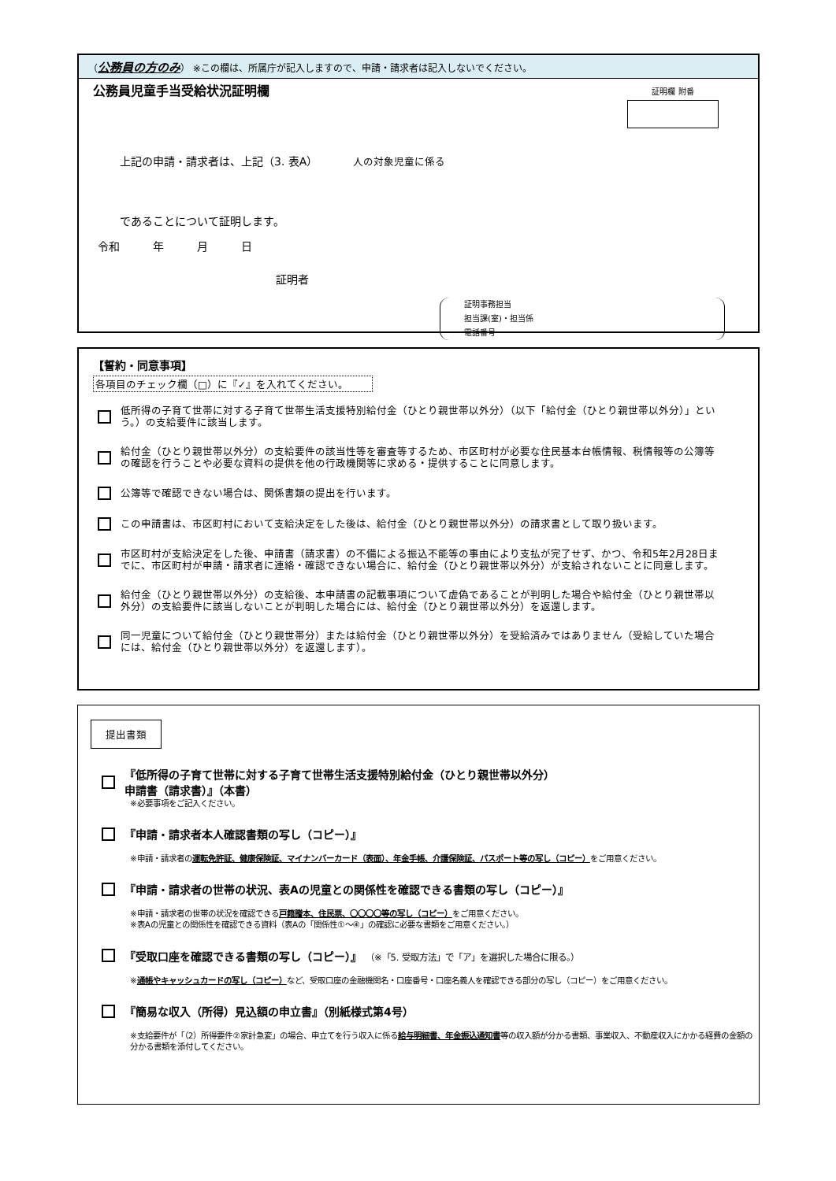（公務員の方のみ） ※この欄は、所属庁が記入しますので、申請・請求者は記入しないでください。
公務員児童手当受給状況証明欄
証明欄 附番
上記の申請・請求者は、上記（3. 表A） 人の対象児童に係る
であることについて証明します。
令和　　　年　　　月　　　日
証明者
証明事務担当
担当課(室)・担当係
電話番号
【誓約・同意事項】
各項目のチェック欄（□）に『✓』を入れてください。
低所得の子育て世帯に対する子育て世帯生活支援特別給付金（ひとり親世帯以外分）（以下「給付金（ひとり親世帯以外分）」という。）の支給要件に該当します。
給付金（ひとり親世帯以外分）の支給要件の該当性等を審査等するため、市区町村が必要な住民基本台帳情報、税情報等の公簿等の確認を行うことや必要な資料の提供を他の行政機関等に求める・提供することに同意します。
公簿等で確認できない場合は、関係書類の提出を行います。
この申請書は、市区町村において支給決定をした後は、給付金（ひとり親世帯以外分）の請求書として取り扱います。
市区町村が支給決定をした後、申請書（請求書）の不備による振込不能等の事由により支払が完了せず、かつ、令和5年2月28日までに、市区町村が申請・請求者に連絡・確認できない場合に、給付金（ひとり親世帯以外分）が支給されないことに同意します。
給付金（ひとり親世帯以外分）の支給後、本申請書の記載事項について虚偽であることが判明した場合や給付金（ひとり親世帯以外分）の支給要件に該当しないことが判明した場合には、給付金（ひとり親世帯以外分）を返還します。
同一児童について給付金（ひとり親世帯分）または給付金（ひとり親世帯以外分）を受給済みではありません（受給していた場合には、給付金（ひとり親世帯以外分）を返還します）。
提出書類
『低所得の子育て世帯に対する子育て世帯生活支援特別給付金（ひとり親世帯以外分）
申請書（請求書）』（本書）
※必要事項をご記入ください。
『申請・請求者本人確認書類の写し（コピー）』
※申請・請求者の運転免許証、健康保険証、マイナンバーカード（表面）、年金手帳、介護保険証、パスポート等の写し（コピー）をご用意ください。
『申請・請求者の世帯の状況、表Aの児童との関係性を確認できる書類の写し（コピー）』
※申請・請求者の世帯の状況を確認できる戸籍謄本、住民票、〇〇〇〇等の写し（コピー）をご用意ください。
※表Aの児童との関係性を確認できる資料（表Aの「関係性①～④」の確認に必要な書類をご用意ください。）
『受取口座を確認できる書類の写し（コピー）』 （※「5. 受取方法」で「ア」を選択した場合に限る。）
※通帳やキャッシュカードの写し（コピー）など、受取口座の金融機関名・口座番号・口座名義人を確認できる部分の写し（コピー）をご用意ください。
『簡易な収入（所得）見込額の申立書』（別紙様式第4号）
※支給要件が「（2）所得要件②家計急変」の場合、申立てを行う収入に係る給与明細書、年金振込通知書等の収入額が分かる書類、事業収入、不動産収入にかかる経費の金額の分かる書類を添付してください。